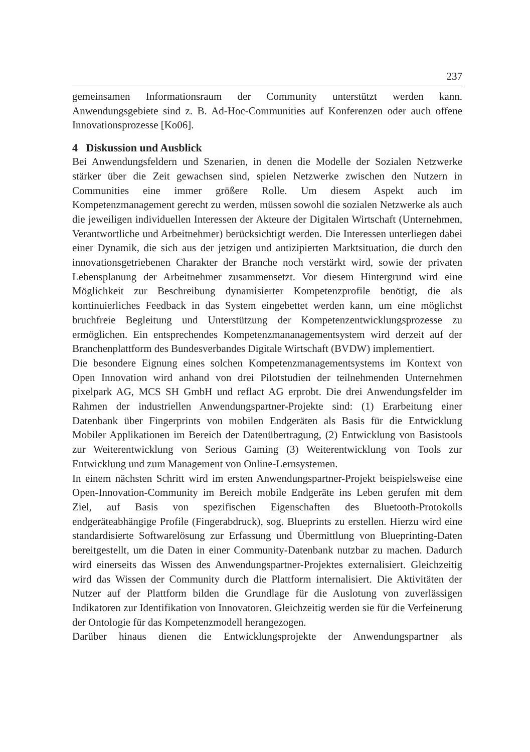237
gemeinsamen Informationsraum der Community unterstützt werden kann. Anwendungsgebiete sind z. B. Ad-Hoc-Communities auf Konferenzen oder auch offene Innovationsprozesse [Ko06].
4 Diskussion und Ausblick
Bei Anwendungsfeldern und Szenarien, in denen die Modelle der Sozialen Netzwerke stärker über die Zeit gewachsen sind, spielen Netzwerke zwischen den Nutzern in Communities eine immer größere Rolle. Um diesem Aspekt auch im Kompetenzmanagement gerecht zu werden, müssen sowohl die sozialen Netzwerke als auch die jeweiligen individuellen Interessen der Akteure der Digitalen Wirtschaft (Unternehmen, Verantwortliche und Arbeitnehmer) berücksichtigt werden. Die Interessen unterliegen dabei einer Dynamik, die sich aus der jetzigen und antizipierten Marktsituation, die durch den innovationsgetriebenen Charakter der Branche noch verstärkt wird, sowie der privaten Lebensplanung der Arbeitnehmer zusammensetzt. Vor diesem Hintergrund wird eine Möglichkeit zur Beschreibung dynamisierter Kompetenzprofile benötigt, die als kontinuierliches Feedback in das System eingebettet werden kann, um eine möglichst bruchfreie Begleitung und Unterstützung der Kompetenzentwicklungsprozesse zu ermöglichen. Ein entsprechendes Kompetenzmananagementsystem wird derzeit auf der Branchenplattform des Bundesverbandes Digitale Wirtschaft (BVDW) implementiert.
Die besondere Eignung eines solchen Kompetenzmanagementsystems im Kontext von Open Innovation wird anhand von drei Pilotstudien der teilnehmenden Unternehmen pixelpark AG, MCS SH GmbH und reflact AG erprobt. Die drei Anwendungsfelder im Rahmen der industriellen Anwendungspartner-Projekte sind: (1) Erarbeitung einer Datenbank über Fingerprints von mobilen Endgeräten als Basis für die Entwicklung Mobiler Applikationen im Bereich der Datenübertragung, (2) Entwicklung von Basistools zur Weiterentwicklung von Serious Gaming (3) Weiterentwicklung von Tools zur Entwicklung und zum Management von Online-Lernsystemen.
In einem nächsten Schritt wird im ersten Anwendungspartner-Projekt beispielsweise eine Open-Innovation-Community im Bereich mobile Endgeräte ins Leben gerufen mit dem Ziel, auf Basis von spezifischen Eigenschaften des Bluetooth-Protokolls endgeräteabhängige Profile (Fingerabdruck), sog. Blueprints zu erstellen. Hierzu wird eine standardisierte Softwarelösung zur Erfassung und Übermittlung von Blueprinting-Daten bereitgestellt, um die Daten in einer Community-Datenbank nutzbar zu machen. Dadurch wird einerseits das Wissen des Anwendungspartner-Projektes externalisiert. Gleichzeitig wird das Wissen der Community durch die Plattform internalisiert. Die Aktivitäten der Nutzer auf der Plattform bilden die Grundlage für die Auslotung von zuverlässigen Indikatoren zur Identifikation von Innovatoren. Gleichzeitig werden sie für die Verfeinerung der Ontologie für das Kompetenzmodell herangezogen.
Darüber hinaus dienen die Entwicklungsprojekte der Anwendungspartner als